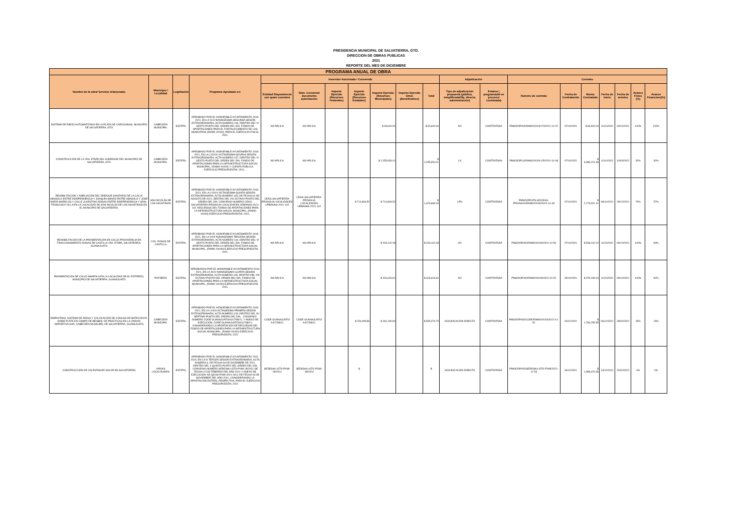PRESIDENCIA MUNICIPAL DE SALVATIERRA, GTO.
DIRECCION DE OBRAS PUBLICAS
2021
REPORTE DEL MES DE DICIEMBRE
| PROGRAMA ANUAL DE OBRA | | | | | | | | | | | | | | | | | | | |
| --- | --- | --- | --- | --- | --- | --- | --- | --- | --- | --- | --- | --- | --- | --- | --- | --- | --- | --- | --- |
| Nombre de la obra/ Servicio relacionado | Municipio / Localidad | Legislación | Programa Aprobado en: | Inversión Autorizada / Convenida | | | | | | | Adjudicación | | Contrato | | | | | | |
| | | | | Entidad /Dependencia con quien conviene | Núm. Convenio/ documento autorización | Importe Ejercido (Recursos Federales) | Importe Ejercido (Recursos Estatales) | Importe Ejercido (Recursos Municipales) | Importe Ejercido Otros (Beneficiarios) | Total | Tipo de adjudicación propuesta (pública, simplificada/I3p, directa, administración) | Estatus ( programada/ en proceso/ contratada) | Numero de contrato | Fecha de Contratación | Monto Contratado | Fecha de inicio | Fecha de termino | Avance Físico (%) | Avance Financiero(%) |
| SISTEMA DE RIEGO AUTOMATIZADO EN LA PLAZA DE CAPUCHINAS, MUNICIPIO DE SALVATIERRA, GTO | CABECERA MUNICIPAL | ESTATAL | APROBADO POR EL HONORABLE AYUNTAMIENTO 2018-2021, EN LA XCII NONAGÉSIMA SEGUNDA SESIÓN EXTRAORDINARIA, ACTA NÚMERO 143, DENTRO DEL VI SEXTO PUNTO DEL ORDEN DEL DÍA, FONDO DE APORTACIONES PARA EL FORTALECIMIENTO DE LOS MUNICIPIOS (RAMO XXXIII), PARA EL EJERCICIO FISCAL 2021, | NO APLICA | NO APLICA | | | $ 93,600.00 | | $ 93,600.00 | AD | CONTRATADA | PMS/DOP/AD/RAMOXXXIII-FII/2021-10-47 | 07/10/2021 | $ 93,600.00 | 11/10/2021 | 09/11/2021 | 100% | 100% |
| CONSTRUCCIÓN DE LA 1RA. ETAPA DEL ALBERGUE DEL MUNICIPIO DE SALVATIERRA, GTO | CABECERA MUNICIPAL | ESTATAL | APROBADO POR EL HONORABLE AYUNTAMIENTO 2018-2021, EN LA LXXXIX OCTAGÉSIMA NOVENA SESIÓN EXTRAORDINARIA, ACTA NÚMERO 137, DENTRO DEL VI SEXTO PUNTO DEL ORDEN DEL DÍA, FONDO DE APORTACIONES PARA LA INFRAESTRUCTURA SOCIAL MUNICIPAL, (RAMO XXXIII) Y CUENTA PÚBLICA, EJERCICIO PRESUPUESTAL 2021, . | NO APLICA | NO APLICA | | | $ 2,255,654.01 | | $ 2,255,654.01 | LS | CONTRATADA | PMS/DOP/LS/RAMOXXXIII-CP/2021-10-48 | 07/10/2021 | $ 3,986,221.98 | 11/10/2021 | 10/03/2022 | 32% | 30% |
| REHABILITACIÓN Y AMPLIACIÓN DEL DRENAJE SANITARIO DE LA CALLE ABASOLO ENTRE INDEPENDENCIA Y JOAQUÍN AMARO ENTRE ABASOLO Y JOSÉ MARÍA MORELOS Y CALLE JUVENTINO ROSAS ENTRE INDEPENDENCIA Y GRAL. FRANCISCO VILLA EN LA LOCALIDAD DE SAN NICOLÁS DE LOS AGUSTINOS EN EL MUNICIPIO DE SALVATIERRA. | SAN NICOLÁS DE LOS AGUSTINOS | ESTATAL | APROBADO POR EL HONORABLE AYUNTAMIENTO 2018-2021, EN LA LXXXV OCTAGÉSIMA QUINTA SESIÓN EXTRAORDINARIA, ACTA NÚMERO 133, DE FECHA 31 DE AGOSTO DE 2021, DENTRO DEL VIII OCTAVO PUNTO DEL ORDEN DEL DÍA, CONVENIO NUMERO CEAG-SALVATIERRA-PROAGUA LOCALIDADES URBANAS-2021-102, RECURSOS DEL FONDO DE APORTACIONES PARA LA INFRAESTRUCTURA SOCIAL MUNICIPAL, (RAMO XXXIII) EJERCICIO PRESUPUESTAL 2021, | CEAG-SALVATIERRA-PROAGUA LOCALIDADES URBANAS-2021-102 | CEAG-SALVATIERRA-PROAGUA LOCALIDADES URBANAS-2021-102 | | $ 714,834.52 | $ 714,834.52 | | $ 1,429,669.04 | LPN | CONTRATADA | PMS/DOP/LPN-AD/CEAG-PROAGUA/RAMOXXXIII/2021-10-49 | 07/10/2021 | $ 2,176,321.41 | 08/10/2021 | 29/12/2021 | 70% | 57% |
| REHABILITACIÓN DE LA PAVIMENTACIÓN EN CALLE PROVIDENCIA EN FRACCIONAMIENTO ROSAS DE CASTILLA 1RA. ETAPA, SALVATIERRA, GUANAJUATO | COL. ROSAS DE CASTILLA | ESTATAL | APROBADO POR EL HONORABLE AYUNTAMIENTO 2018-2021, EN LA XCIII NONAGÉSIMA TERCERA SESIÓN EXTRAORDINARIA, ACTA NÚMERO 144, DENTRO DEL VI SEXTO PUNTO DEL ORDEN DEL DÍA, FONDO DE APORTACIONES PARA LA INFRAESTRUCTURA SOCIAL MUNICIPAL, (RAMO XXXIII) EJERCICIO PRESUPUESTAL 2021. | NO APLICA | NO APLICA | | | $ 203,102.28 | | $ 203,102.28 | AD | CONTRATADA | PMS/DOP/AD/RAMOXXXIII/2021-10-50 | 07/10/2021 | $ 548,242.02 | 11/10/2021 | 09/12/2021 | 100% | 63% |
| PAVIMENTACIÓN DE CALLE AMAPOLA EN LA LOCALIDAD DE EL POTRERO, MUNICIPIO DE SALVATIERRA, GUANAJUATO | POTRERO | ESTATAL | APROBADOS POR EL HONORABLE AYUNTAMIENTO 2018-2021, EN LA XCIV NONAGÉSIMA CUARTA SESIÓN EXTRAORDINARIA, ACTA NÚMERO 145, DENTRO DEL VIII OCTAVO PUNTO DEL ORDEN DEL DÍA, FONDO DE APORTACIONES PARA LA INFRAESTRUCTURA SOCIAL MUNICIPAL, (RAMO XXXIII) EJERCICIO PRESUPUESTAL 2021, | NO APLICA | NO APLICA | | | $ 426,626.61 | | $ 426,626.61 | AD | CONTRATADA | PMS/DOP/AD/RAMOXXXIII/2021-10-51 | 08/10/2021 | $ 379,239.04 | 11/10/2021 | 09/12/2021 | 100% | 90% |
| EMPASTADO, SISTEMA DE RIEGO Y COLOCACIÓN DE CONCHA DE BATEO EN EL HOME PLATE EN CAMPO DE BÉISBOL DE PRÁCTICAS EN LA UNIDAD DEPORTIVA SUR, CABECERA MUNICIPAL DE SALVATIERRA, GUANAJUATO | CABECERA MUNICIPAL | ESTATAL | APROBADO POR EL HONORABLE AYUNTAMIENTO 2018-2021, EN LA LXXXI OCTAGÉSIMA PRIMERA SESIÓN EXTRAORDINARIA, ACTA NÚMERO 128, DENTRO DEL VII SÉPTIMO PUNTO DEL ORDEN DEL DÍA, . CONVENIO NÚMERO CODE GUANAJUATO/AJ/1788/21, Y ANEXO DE EJECUCION: CODE GUANAJUATO/AJ/1788/21, CONSIDERANDO LA APORTACIÓN DE RECURSOS DEL FONDO DE APORTACIONES PARA LA INFRAESTRUCTURA SOCIAL MUNICIPAL, (RAMO XXXIII) EJERCICIO PRESUPUESTAL 2021 | CODE GUANAJUATO/ AJ/1788/21 | CODE GUANAJUATO/ AJ/1788/21 | | $ 254,095.89 | $ 281,180.90 | | $ 535,276.79 | ADJUDICACIÓN DIRECTA | CONTRATADA | PMS/DOP/AD/CODE/RAMOXXXIII/2021-11-52 | 03/12/2021 | $ 1,784,255.95 | 06/12/2021 | 28/02/2022 | 15% | 15% |
| CONSTRUCCIÓN DE CALENTADOR SOLAR EN SALVATIERRA | VARIAS LOCALIDADES | ESTATAL | APROBADO POR EL HONORABLE AYUNTAMIENTO 2021-2024, EN LA III TERCER SESIÓN EXTRAORDINARIA, ACTA NÚMERO 6, DE FECHA 06 DE DICIEMBRE DE 2021, DENTRO DEL V QUINTO PUNTO DEL ORDEN DEL DÍA, CONVENIO NÚMERO SEDESHU-GTO-PVMI-28/2021 DE FECHA 22 DE FEBRERO DEL AÑO 2021 Y ANEXO DE EJECUCIÓN: AE-Q0249-PVMI-2021-28-3, DE FECHA 03 DE NOVIEMBRE DEL AÑO 2021, CONSIDERANDO LA APORTACIÓN ESTATAL RESPECTIVA, PARA EL EJERCICIO PRESUPUESTAL 2021 | SEDESHU-GTO-PVMI-28/2021 | SEDESHU-GTO-PVMI-28/2022 | | $ - | | | $ - | ADJUDICACIÓN DIRECTA | CONTRATADA | PMS/DOP/AD/SEDESHU-GTO-PVMI/2021-12-53 | 09/12/2021 | $ 1,995,670.38 | 13/12/2021 | 20/02/2022 | 0% | 0% |